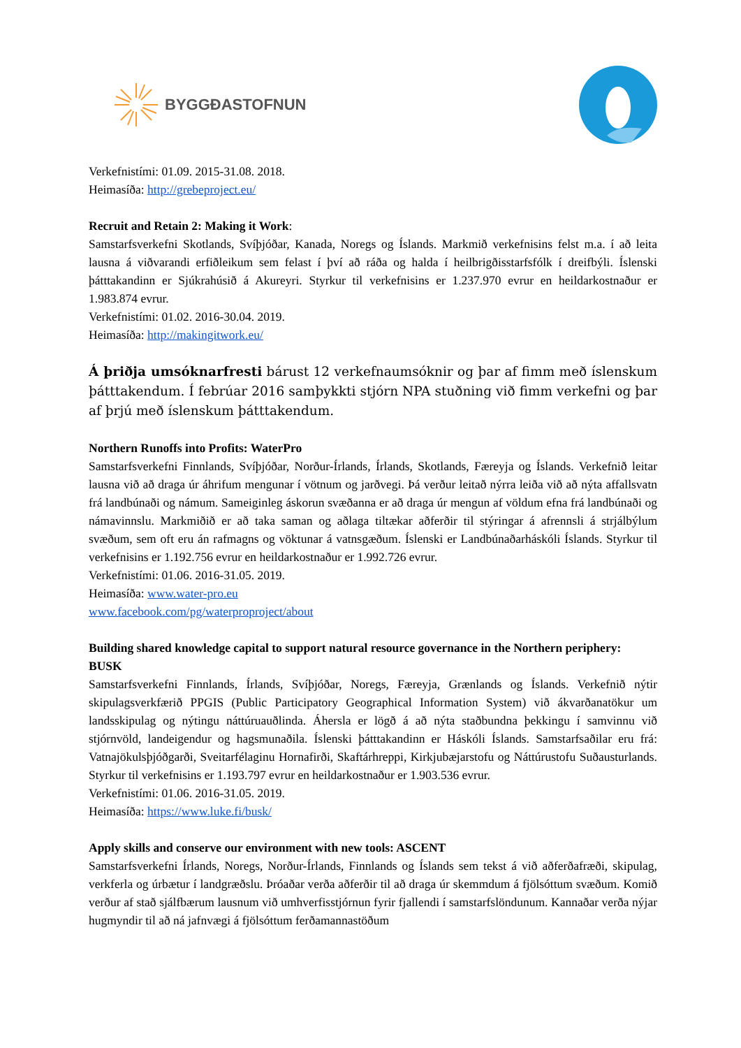BYGGÐASTOFNUN
Verkefnistími: 01.09. 2015-31.08. 2018.
Heimasíða: http://grebeproject.eu/
Recruit and Retain 2: Making it Work:
Samstarfsverkefni Skotlands, Svíþjóðar, Kanada, Noregs og Íslands. Markmið verkefnisins felst m.a. í að leita lausna á viðvarandi erfiðleikum sem felast í því að ráða og halda í heilbrigðisstarfsfólk í dreifbýli. Íslenski þátttakandinn er Sjúkrahúsið á Akureyri. Styrkur til verkefnisins er 1.237.970 evrur en heildarkostnaður er 1.983.874 evrur.
Verkefnistími: 01.02. 2016-30.04. 2019.
Heimasíða: http://makingitwork.eu/
Á þriðja umsóknarfresti bárust 12 verkefnaumsóknir og þar af fimm með íslenskum þátttakendum. Í febrúar 2016 samþykkti stjórn NPA stuðning við fimm verkefni og þar af þrjú með íslenskum þátttakendum.
Northern Runoffs into Profits: WaterPro
Samstarfsverkefni Finnlands, Svíþjóðar, Norður-Írlands, Írlands, Skotlands, Færeyja og Íslands. Verkefnið leitar lausna við að draga úr áhrifum mengunar í vötnum og jarðvegi. Þá verður leitað nýrra leiða við að nýta affallsvatn frá landbúnaði og námum. Sameiginleg áskorun svæðanna er að draga úr mengun af völdum efna frá landbúnaði og námavinnslu. Markmiðið er að taka saman og aðlaga tiltækar aðferðir til stýringar á afrennsli á strjálbýlum svæðum, sem oft eru án rafmagns og vöktunar á vatnsgæðum. Íslenski er Landbúnaðarháskóli Íslands. Styrkur til verkefnisins er 1.192.756 evrur en heildarkostnaður er 1.992.726 evrur.
Verkefnistími: 01.06. 2016-31.05. 2019.
Heimasíða: www.water-pro.eu
www.facebook.com/pg/waterproproject/about
Building shared knowledge capital to support natural resource governance in the Northern periphery: BUSK
Samstarfsverkefni Finnlands, Írlands, Svíþjóðar, Noregs, Færeyja, Grænlands og Íslands. Verkefnið nýtir skipulagsverkfærið PPGIS (Public Participatory Geographical Information System) við ákvarðanatökur um landsskipulag og nýtingu náttúruauðlinda. Áhersla er lögð á að nýta staðbundna þekkingu í samvinnu við stjórnvöld, landeigendur og hagsmunaðila. Íslenski þátttakandinn er Háskóli Íslands. Samstarfsaðilar eru frá: Vatnajökulsþjóðgarði, Sveitarfélaginu Hornafirði, Skaftárhreppi, Kirkjubæjarstofu og Náttúrustofu Suðausturlands. Styrkur til verkefnisins er 1.193.797 evrur en heildarkostnaður er 1.903.536 evrur.
Verkefnistími: 01.06. 2016-31.05. 2019.
Heimasíða: https://www.luke.fi/busk/
Apply skills and conserve our environment with new tools: ASCENT
Samstarfsverkefni Írlands, Noregs, Norður-Írlands, Finnlands og Íslands sem tekst á við aðferðafræði, skipulag, verkferla og úrbætur í landgræðslu. Þróaðar verða aðferðir til að draga úr skemmdum á fjölsóttum svæðum. Komið verður af stað sjálfbærum lausnum við umhverfisstjórnun fyrir fjallendi í samstarfslöndunum. Kannaðar verða nýjar hugmyndir til að ná jafnvægi á fjölsóttum ferðamannastöðum